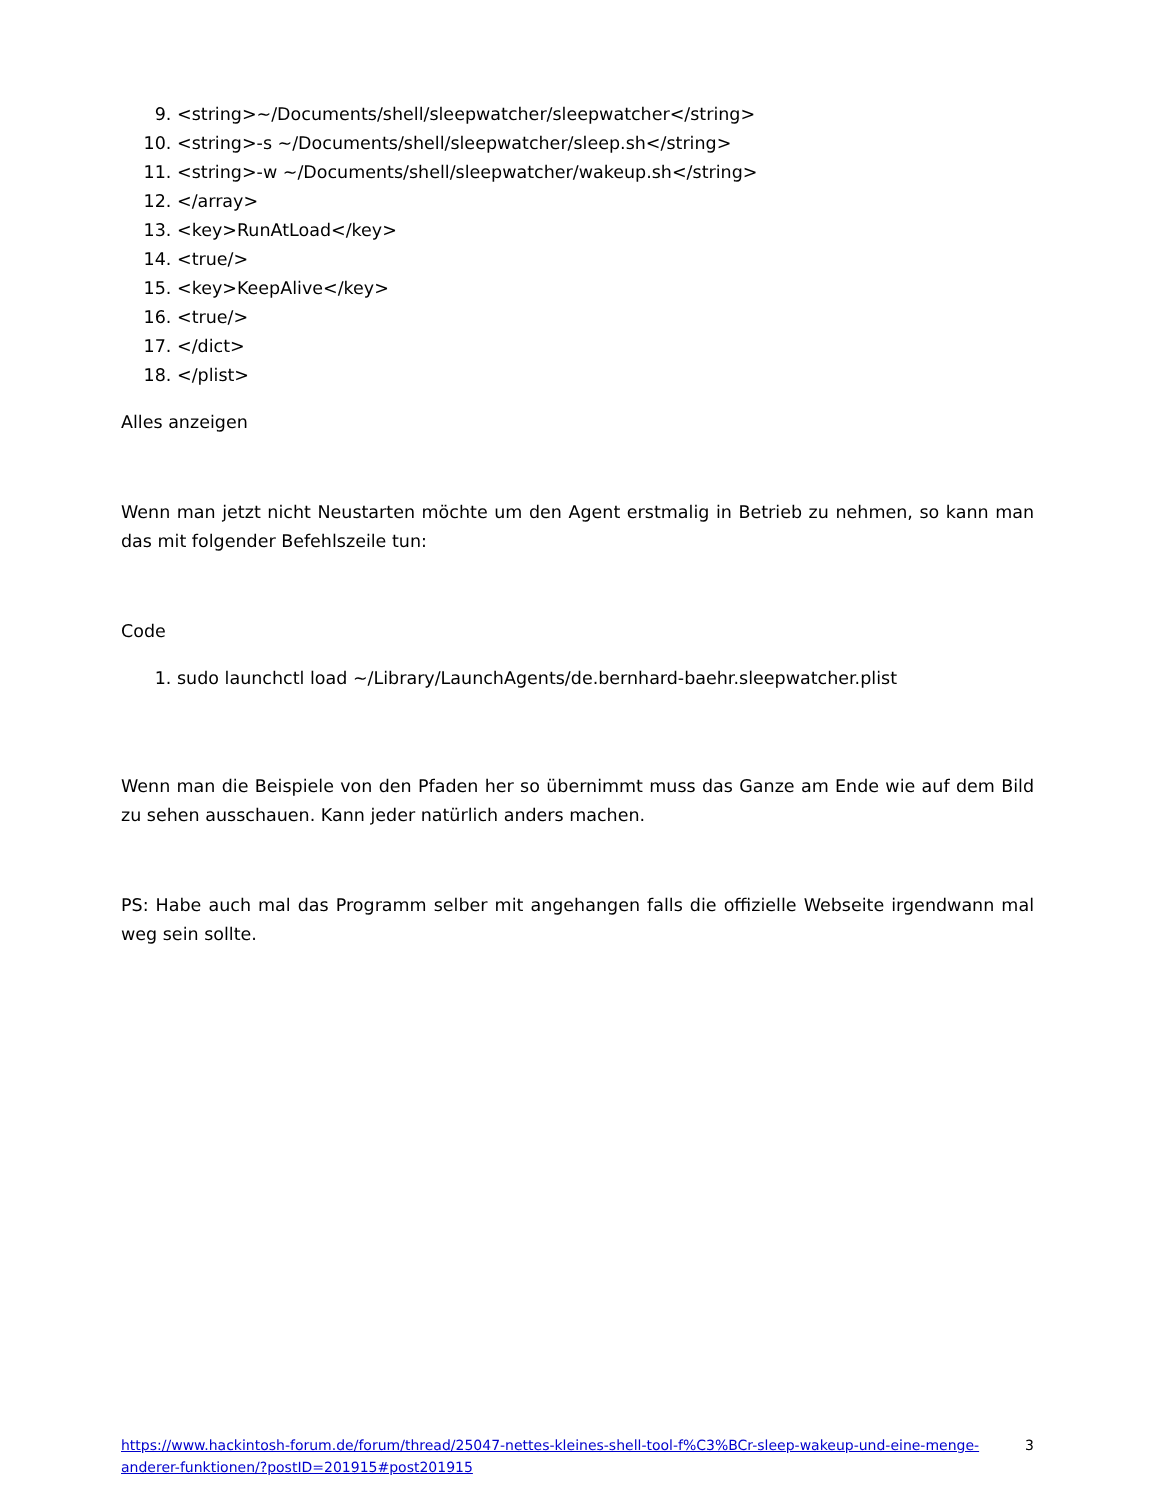9. <string>~/Documents/shell/sleepwatcher/sleepwatcher</string>
10. <string>-s ~/Documents/shell/sleepwatcher/sleep.sh</string>
11. <string>-w ~/Documents/shell/sleepwatcher/wakeup.sh</string>
12. </array>
13. <key>RunAtLoad</key>
14. <true/>
15. <key>KeepAlive</key>
16. <true/>
17. </dict>
18. </plist>
Alles anzeigen
Wenn man jetzt nicht Neustarten möchte um den Agent erstmalig in Betrieb zu nehmen, so kann man das mit folgender Befehlszeile tun:
Code
1. sudo launchctl load ~/Library/LaunchAgents/de.bernhard-baehr.sleepwatcher.plist
Wenn man die Beispiele von den Pfaden her so übernimmt muss das Ganze am Ende wie auf dem Bild zu sehen ausschauen. Kann jeder natürlich anders machen.
PS: Habe auch mal das Programm selber mit angehangen falls die offizielle Webseite irgendwann mal weg sein sollte.
https://www.hackintosh-forum.de/forum/thread/25047-nettes-kleines-shell-tool-f%C3%BCr-sleep-wakeup-und-eine-menge-anderer-funktionen/?postID=201915#post201915 3